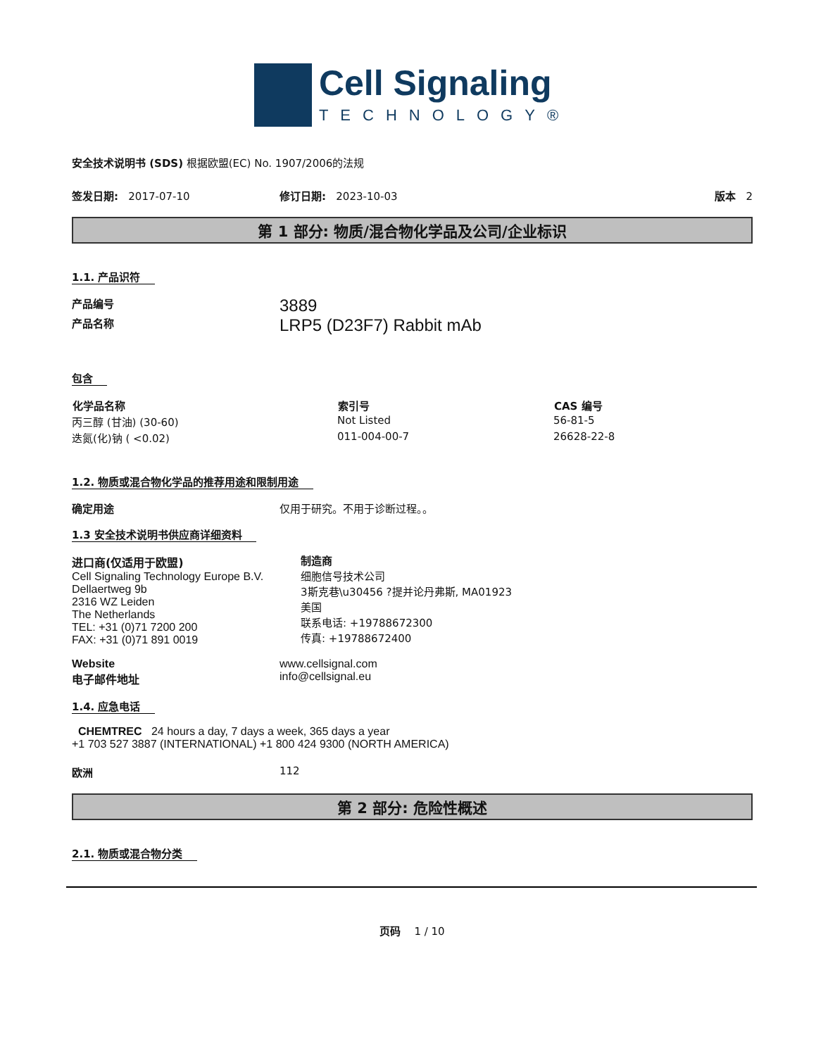Cell Signaling
TECHNOLOGY®
安全技术说明书 (SDS) 根据欧盟(EC) No. 1907/2006的法规
签发日期: 2017-07-10 修订日期: 2023-10-03 版本 2
第 1 部分: 物质/混合物化学品及公司/企业标识
1.1. 产品识符
产品编号
3889
产品名称
LRP5 (D23F7) Rabbit mAb
包含
| 化学品名称 | 索引号 | CAS 编号 |
| --- | --- | --- |
| 丙三醇 (甘油) (30-60) | Not Listed | 56-81-5 |
| 迭氮(化)钠 ( <0.02) | 011-004-00-7 | 26628-22-8 |
1.2. 物质或混合物化学品的推荐用途和限制用途
确定用途 仅用于研究。不用于诊断过程。。
1.3 安全技术说明书供应商详细资料
进口商(仅适用于欧盟)
Cell Signaling Technology Europe B.V.
Dellaertweg 9b
2316 WZ Leiden
The Netherlands
TEL: +31 (0)71 7200 200
FAX: +31 (0)71 891 0019
制造商
细胞信号技术公司
3斯克巷\u30456 ?提并论丹弗斯, MA01923
美国
联系电话: +19788672300
传真: +19788672400
Website
电子邮件地址
www.cellsignal.com
info@cellsignal.eu
1.4. 应急电话
CHEMTREC 24 hours a day, 7 days a week, 365 days a year
+1 703 527 3887 (INTERNATIONAL) +1 800 424 9300 (NORTH AMERICA)
欧洲 112
第 2 部分: 危险性概述
2.1. 物质或混合物分类
页码 1 / 10